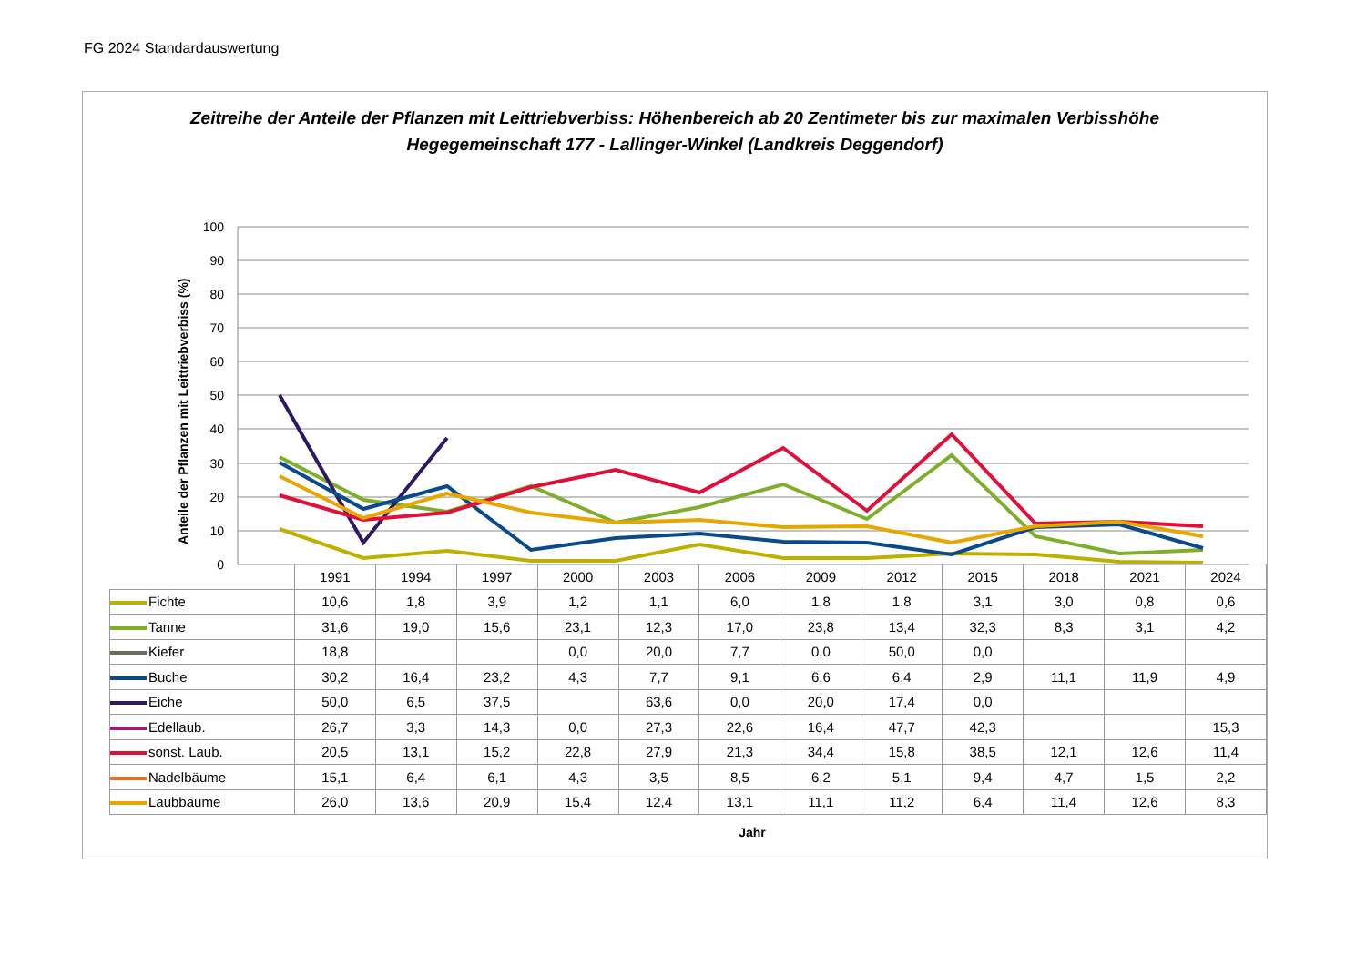FG 2024 Standardauswertung
Zeitreihe der Anteile der Pflanzen mit Leittriebverbiss: Höhenbereich ab 20 Zentimeter bis zur maximalen Verbisshöhe
Hegegemeinschaft 177 - Lallinger-Winkel (Landkreis Deggendorf)
Anteile der Pflanzen mit Leittriebverbiss (%)
100
90
80
70
60
50
40
30
20
10
0
| | 1991 | 1994 | 1997 | 2000 | 2003 | 2006 | 2009 | 2012 | 2015 | 2018 | 2021 | 2024 |
| --- | --- | --- | --- | --- | --- | --- | --- | --- | --- | --- | --- | --- |
| Fichte | 10,6 | 1,8 | 3,9 | 1,2 | 1,1 | 6,0 | 1,8 | 1,8 | 3,1 | 3,0 | 0,8 | 0,6 |
| Tanne | 31,6 | 19,0 | 15,6 | 23,1 | 12,3 | 17,0 | 23,8 | 13,4 | 32,3 | 8,3 | 3,1 | 4,2 |
| Kiefer | 18,8 | | | 0,0 | 20,0 | 7,7 | 0,0 | 50,0 | 0,0 | | | |
| Buche | 30,2 | 16,4 | 23,2 | 4,3 | 7,7 | 9,1 | 6,6 | 6,4 | 2,9 | 11,1 | 11,9 | 4,9 |
| Eiche | 50,0 | 6,5 | 37,5 | | 63,6 | 0,0 | 20,0 | 17,4 | 0,0 | | | |
| Edellaub. | 26,7 | 3,3 | 14,3 | 0,0 | 27,3 | 22,6 | 16,4 | 47,7 | 42,3 | | | 15,3 |
| sonst. Laub. | 20,5 | 13,1 | 15,2 | 22,8 | 27,9 | 21,3 | 34,4 | 15,8 | 38,5 | 12,1 | 12,6 | 11,4 |
| Nadelbäume | 15,1 | 6,4 | 6,1 | 4,3 | 3,5 | 8,5 | 6,2 | 5,1 | 9,4 | 4,7 | 1,5 | 2,2 |
| Laubbäume | 26,0 | 13,6 | 20,9 | 15,4 | 12,4 | 13,1 | 11,1 | 11,2 | 6,4 | 11,4 | 12,6 | 8,3 |
Jahr